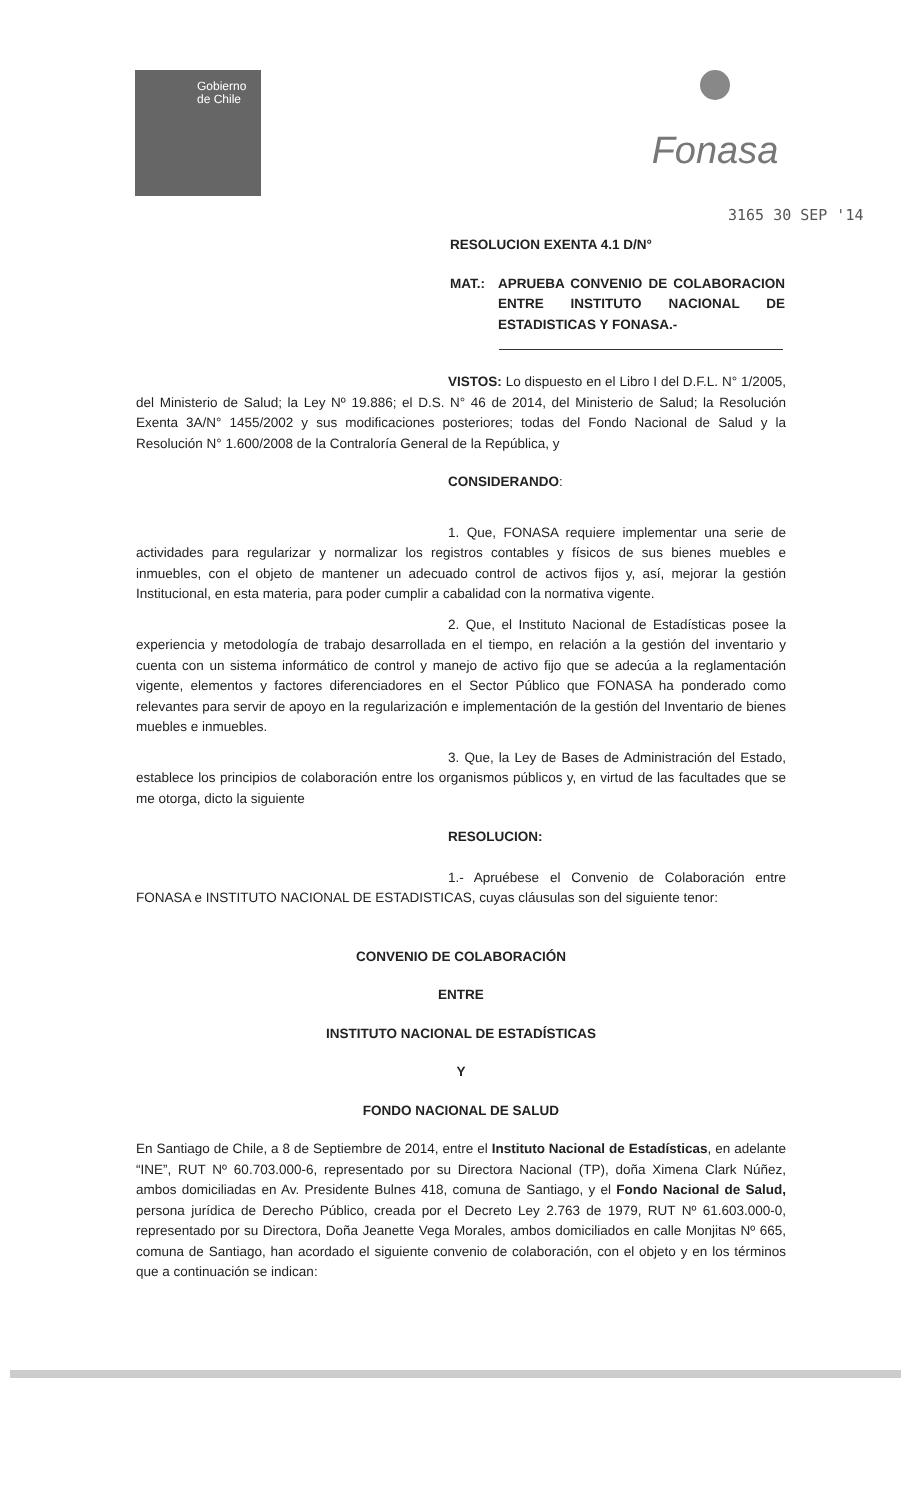Gobierno
de Chile
Fonasa
3165 30 SEP '14
RESOLUCION EXENTA 4.1 D/N°
MAT.: APRUEBA CONVENIO DE COLABORACION ENTRE INSTITUTO NACIONAL DE ESTADISTICAS Y FONASA.-
VISTOS: Lo dispuesto en el Libro I del D.F.L. N° 1/2005, del Ministerio de Salud; la Ley Nº 19.886; el D.S. N° 46 de 2014, del Ministerio de Salud; la Resolución Exenta 3A/N° 1455/2002 y sus modificaciones posteriores; todas del Fondo Nacional de Salud y la Resolución N° 1.600/2008 de la Contraloría General de la República, y
CONSIDERANDO:
1. Que, FONASA requiere implementar una serie de actividades para regularizar y normalizar los registros contables y físicos de sus bienes muebles e inmuebles, con el objeto de mantener un adecuado control de activos fijos y, así, mejorar la gestión Institucional, en esta materia, para poder cumplir a cabalidad con la normativa vigente.
2. Que, el Instituto Nacional de Estadísticas posee la experiencia y metodología de trabajo desarrollada en el tiempo, en relación a la gestión del inventario y cuenta con un sistema informático de control y manejo de activo fijo que se adecúa a la reglamentación vigente, elementos y factores diferenciadores en el Sector Público que FONASA ha ponderado como relevantes para servir de apoyo en la regularización e implementación de la gestión del Inventario de bienes muebles e inmuebles.
3. Que, la Ley de Bases de Administración del Estado, establece los principios de colaboración entre los organismos públicos y, en virtud de las facultades que se me otorga, dicto la siguiente
RESOLUCION:
1.- Apruébese el Convenio de Colaboración entre FONASA e INSTITUTO NACIONAL DE ESTADISTICAS, cuyas cláusulas son del siguiente tenor:
CONVENIO DE COLABORACIÓN
ENTRE
INSTITUTO NACIONAL DE ESTADÍSTICAS
Y
FONDO NACIONAL DE SALUD
En Santiago de Chile, a 8 de Septiembre de 2014, entre el Instituto Nacional de Estadísticas, en adelante “INE”, RUT Nº 60.703.000-6, representado por su Directora Nacional (TP), doña Ximena Clark Núñez, ambos domiciliadas en Av. Presidente Bulnes 418, comuna de Santiago, y el Fondo Nacional de Salud, persona jurídica de Derecho Público, creada por el Decreto Ley 2.763 de 1979, RUT Nº 61.603.000-0, representado por su Directora, Doña Jeanette Vega Morales, ambos domiciliados en calle Monjitas Nº 665, comuna de Santiago, han acordado el siguiente convenio de colaboración, con el objeto y en los términos que a continuación se indican: